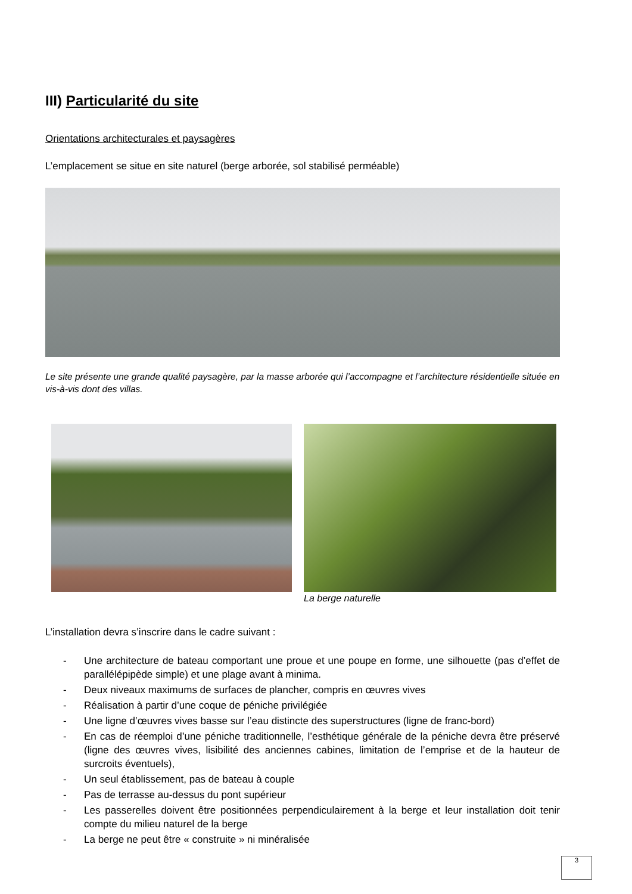III) Particularité du site
Orientations architecturales et paysagères
L’emplacement se situe en site naturel (berge arborée, sol stabilisé perméable)
Le site présente une grande qualité paysagère, par la masse arborée qui l’accompagne et l’architecture résidentielle située en vis-à-vis dont des villas.
La berge naturelle
L’installation devra s’inscrire dans le cadre suivant :
- Une architecture de bateau comportant une proue et une poupe en forme, une silhouette (pas d’effet de parallélépipède simple) et une plage avant à minima.
- Deux niveaux maximums de surfaces de plancher, compris en œuvres vives
- Réalisation à partir d’une coque de péniche privilégiée
- Une ligne d’œuvres vives basse sur l’eau distincte des superstructures (ligne de franc-bord)
- En cas de réemploi d’une péniche traditionnelle, l’esthétique générale de la péniche devra être préservé (ligne des œuvres vives, lisibilité des anciennes cabines, limitation de l’emprise et de la hauteur de surcroits éventuels),
- Un seul établissement, pas de bateau à couple
- Pas de terrasse au-dessus du pont supérieur
- Les passerelles doivent être positionnées perpendiculairement à la berge et leur installation doit tenir compte du milieu naturel de la berge
- La berge ne peut être « construite » ni minéralisée
3